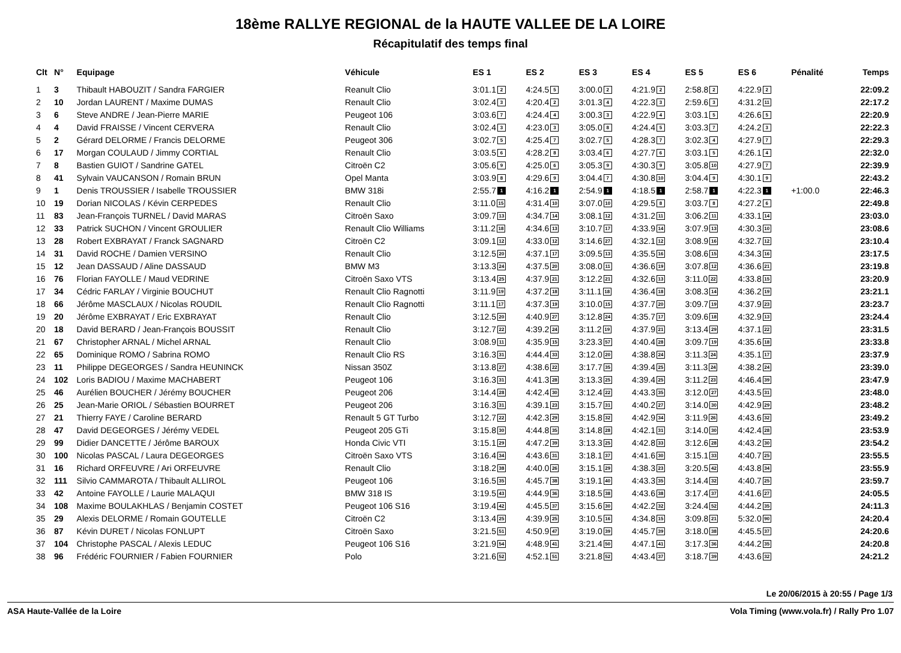18ème RALLYE REGIONAL de la HAUTE VALLEE DE LA LOIRE
Récapitulatif des temps final
| Clt | N° | Equipage | Véhicule | ES 1 | ES 2 | ES 3 | ES 4 | ES 5 | ES 6 | Pénalité | Temps |
| --- | --- | --- | --- | --- | --- | --- | --- | --- | --- | --- | --- |
| 1 | 3 | Thibault HABOUZIT / Sandra FARGIER | Reanult Clio | 3:01.1 2 | 4:24.5 5 | 3:00.0 2 | 4:21.9 2 | 2:58.8 2 | 4:22.9 2 | | 22:09.2 |
| 2 | 10 | Jordan LAURENT / Maxime DUMAS | Renault Clio | 3:02.4 3 | 4:20.4 2 | 3:01.3 4 | 4:22.3 3 | 2:59.6 3 | 4:31.2 11 | | 22:17.2 |
| 3 | 6 | Steve ANDRE / Jean-Pierre MARIE | Peugeot 106 | 3:03.6 7 | 4:24.4 4 | 3:00.3 3 | 4:22.9 4 | 3:03.1 5 | 4:26.6 5 | | 22:20.9 |
| 4 | 4 | David FRAISSE / Vincent CERVERA | Renault Clio | 3:02.4 3 | 4:23.0 3 | 3:05.0 8 | 4:24.4 5 | 3:03.3 7 | 4:24.2 3 | | 22:22.3 |
| 5 | 2 | Gérard DELORME / Francis DELORME | Peugeot 306 | 3:02.7 5 | 4:25.4 7 | 3:02.7 5 | 4:28.3 7 | 3:02.3 4 | 4:27.9 7 | | 22:29.3 |
| 6 | 17 | Morgan COULAUD / Jimmy CORTIAL | Renault Clio | 3:03.5 6 | 4:28.2 8 | 3:03.4 6 | 4:27.7 6 | 3:03.1 5 | 4:26.1 4 | | 22:32.0 |
| 7 | 8 | Bastien GUIOT / Sandrine GATEL | Citroën C2 | 3:05.6 9 | 4:25.0 6 | 3:05.3 9 | 4:30.3 9 | 3:05.8 10 | 4:27.9 7 | | 22:39.9 |
| 8 | 41 | Sylvain VAUCANSON / Romain BRUN | Opel Manta | 3:03.9 8 | 4:29.6 9 | 3:04.4 7 | 4:30.8 10 | 3:04.4 9 | 4:30.1 9 | | 22:43.2 |
| 9 | 1 | Denis TROUSSIER / Isabelle TROUSSIER | BMW 318i | 2:55.7 1 | 4:16.2 1 | 2:54.9 1 | 4:18.5 1 | 2:58.7 1 | 4:22.3 1 | +1:00.0 | 22:46.3 |
| 10 | 19 | Dorian NICOLAS / Kévin CERPEDES | Renault Clio | 3:11.0 15 | 4:31.4 10 | 3:07.0 10 | 4:29.5 8 | 3:03.7 8 | 4:27.2 6 | | 22:49.8 |
| 11 | 83 | Jean-François TURNEL / David MARAS | Citroën Saxo | 3:09.7 13 | 4:34.7 14 | 3:08.1 12 | 4:31.2 11 | 3:06.2 11 | 4:33.1 14 | | 23:03.0 |
| 12 | 33 | Patrick SUCHON / Vincent GROULIER | Renault Clio Williams | 3:11.2 18 | 4:34.6 13 | 3:10.7 17 | 4:33.9 14 | 3:07.9 13 | 4:30.3 10 | | 23:08.6 |
| 13 | 28 | Robert EXBRAYAT / Franck SAGNARD | Citroën C2 | 3:09.1 12 | 4:33.0 12 | 3:14.6 27 | 4:32.1 12 | 3:08.9 16 | 4:32.7 12 | | 23:10.4 |
| 14 | 31 | David ROCHE / Damien VERSINO | Renault Clio | 3:12.5 20 | 4:37.1 17 | 3:09.5 13 | 4:35.5 16 | 3:08.6 15 | 4:34.3 16 | | 23:17.5 |
| 15 | 12 | Jean DASSAUD / Aline DASSAUD | BMW M3 | 3:13.3 24 | 4:37.5 20 | 3:08.0 11 | 4:36.6 19 | 3:07.8 12 | 4:36.6 21 | | 23:19.8 |
| 16 | 76 | Florian FAYOLLE / Maud VEDRINE | Citroën Saxo VTS | 3:13.4 25 | 4:37.9 21 | 3:12.2 21 | 4:32.6 13 | 3:11.0 22 | 4:33.8 15 | | 23:20.9 |
| 17 | 34 | Cédric FARLAY / Virginie BOUCHUT | Renault Clio Ragnotti | 3:11.9 19 | 4:37.2 18 | 3:11.1 18 | 4:36.4 18 | 3:08.3 14 | 4:36.2 19 | | 23:21.1 |
| 18 | 66 | Jérôme MASCLAUX / Nicolas ROUDIL | Renault Clio Ragnotti | 3:11.1 17 | 4:37.3 19 | 3:10.0 15 | 4:37.7 20 | 3:09.7 19 | 4:37.9 23 | | 23:23.7 |
| 19 | 20 | Jérôme EXBRAYAT / Eric EXBRAYAT | Renault Clio | 3:12.5 20 | 4:40.9 27 | 3:12.8 24 | 4:35.7 17 | 3:09.6 18 | 4:32.9 13 | | 23:24.4 |
| 20 | 18 | David BERARD / Jean-François BOUSSIT | Renault Clio | 3:12.7 22 | 4:39.2 24 | 3:11.2 19 | 4:37.9 21 | 3:13.4 29 | 4:37.1 22 | | 23:31.5 |
| 21 | 67 | Christopher ARNAL / Michel ARNAL | Renault Clio | 3:08.9 11 | 4:35.9 15 | 3:23.3 57 | 4:40.4 28 | 3:09.7 19 | 4:35.6 18 | | 23:33.8 |
| 22 | 65 | Dominique ROMO / Sabrina ROMO | Renault Clio RS | 3:16.3 31 | 4:44.4 33 | 3:12.0 20 | 4:38.8 24 | 3:11.3 24 | 4:35.1 17 | | 23:37.9 |
| 23 | 11 | Philippe DEGEORGES / Sandra HEUNINCK | Nissan 350Z | 3:13.8 27 | 4:38.6 22 | 3:17.7 35 | 4:39.4 25 | 3:11.3 24 | 4:38.2 24 | | 23:39.0 |
| 24 | 102 | Loris BADIOU / Maxime MACHABERT | Peugeot 106 | 3:16.3 31 | 4:41.3 28 | 3:13.3 25 | 4:39.4 25 | 3:11.2 23 | 4:46.4 39 | | 23:47.9 |
| 25 | 46 | Aurélien BOUCHER / Jérémy BOUCHER | Peugeot 206 | 3:14.4 28 | 4:42.4 30 | 3:12.4 22 | 4:43.3 35 | 3:12.0 27 | 4:43.5 31 | | 23:48.0 |
| 26 | 25 | Jean-Marie ORIOL / Sébastien BOURRET | Peugeot 206 | 3:16.3 31 | 4:39.1 23 | 3:15.7 31 | 4:40.2 27 | 3:14.0 30 | 4:42.9 29 | | 23:48.2 |
| 27 | 21 | Thierry FAYE / Caroline BERARD | Renault 5 GT Turbo | 3:12.7 22 | 4:42.3 29 | 3:15.8 32 | 4:42.9 34 | 3:11.9 26 | 4:43.6 32 | | 23:49.2 |
| 28 | 47 | David DEGEORGES / Jérémy VEDEL | Peugeot 205 GTi | 3:15.8 30 | 4:44.8 35 | 3:14.8 28 | 4:42.1 31 | 3:14.0 30 | 4:42.4 28 | | 23:53.9 |
| 29 | 99 | Didier DANCETTE / Jérôme BAROUX | Honda Civic VTI | 3:15.1 29 | 4:47.2 39 | 3:13.3 25 | 4:42.8 33 | 3:12.6 28 | 4:43.2 30 | | 23:54.2 |
| 30 | 100 | Nicolas PASCAL / Laura DEGEORGES | Citroën Saxo VTS | 3:16.4 34 | 4:43.6 31 | 3:18.1 37 | 4:41.6 30 | 3:15.1 33 | 4:40.7 25 | | 23:55.5 |
| 31 | 16 | Richard ORFEUVRE / Ari ORFEUVRE | Renault Clio | 3:18.2 38 | 4:40.0 26 | 3:15.1 29 | 4:38.3 23 | 3:20.5 42 | 4:43.8 34 | | 23:55.9 |
| 32 | 111 | Silvio CAMMAROTA / Thibault ALLIROL | Peugeot 106 | 3:16.5 35 | 4:45.7 38 | 3:19.1 40 | 4:43.3 35 | 3:14.4 32 | 4:40.7 25 | | 23:59.7 |
| 33 | 42 | Antoine FAYOLLE / Laurie MALAQUI | BMW 318 IS | 3:19.5 43 | 4:44.9 36 | 3:18.5 38 | 4:43.6 38 | 3:17.4 37 | 4:41.6 27 | | 24:05.5 |
| 34 | 108 | Maxime BOULAKHLAS / Benjamin COSTET | Peugeot 106 S16 | 3:19.4 42 | 4:45.5 37 | 3:15.6 30 | 4:42.2 32 | 3:24.4 52 | 4:44.2 35 | | 24:11.3 |
| 35 | 29 | Alexis DELORME / Romain GOUTELLE | Citroën C2 | 3:13.4 25 | 4:39.9 25 | 3:10.5 16 | 4:34.8 15 | 3:09.8 21 | 5:32.0 90 | | 24:20.4 |
| 36 | 87 | Kévin DURET / Nicolas FONLUPT | Citroën Saxo | 3:21.5 51 | 4:50.9 47 | 3:19.0 39 | 4:45.7 39 | 3:18.0 38 | 4:45.5 37 | | 24:20.6 |
| 37 | 104 | Christophe PASCAL / Alexis LEDUC | Peugeot 106 S16 | 3:21.9 54 | 4:48.9 41 | 3:21.4 50 | 4:47.1 41 | 3:17.3 36 | 4:44.2 35 | | 24:20.8 |
| 38 | 96 | Frédéric FOURNIER / Fabien FOURNIER | Polo | 3:21.6 52 | 4:52.1 51 | 3:21.8 52 | 4:43.4 37 | 3:18.7 39 | 4:43.6 32 | | 24:21.2 |
Le 20/06/2015 à 20:55 / Page 1/3
ASA Haute-Vallée de la Loire Vola Timing (www.vola.fr) / Rally Pro 1.07